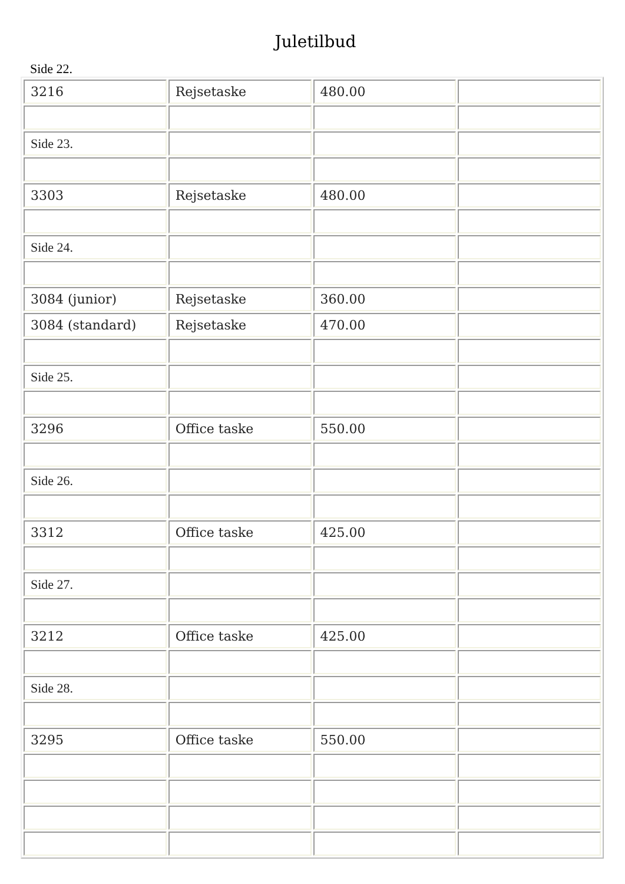Juletilbud
Side 22.
| 3216 | Rejsetaske | 480.00 | |
| Side 23. | | | |
| 3303 | Rejsetaske | 480.00 | |
| Side 24. | | | |
| 3084 (junior) | Rejsetaske | 360.00 | |
| 3084 (standard) | Rejsetaske | 470.00 | |
| Side 25. | | | |
| 3296 | Office taske | 550.00 | |
| Side 26. | | | |
| 3312 | Office taske | 425.00 | |
| Side 27. | | | |
| 3212 | Office taske | 425.00 | |
| Side 28. | | | |
| 3295 | Office taske | 550.00 | |